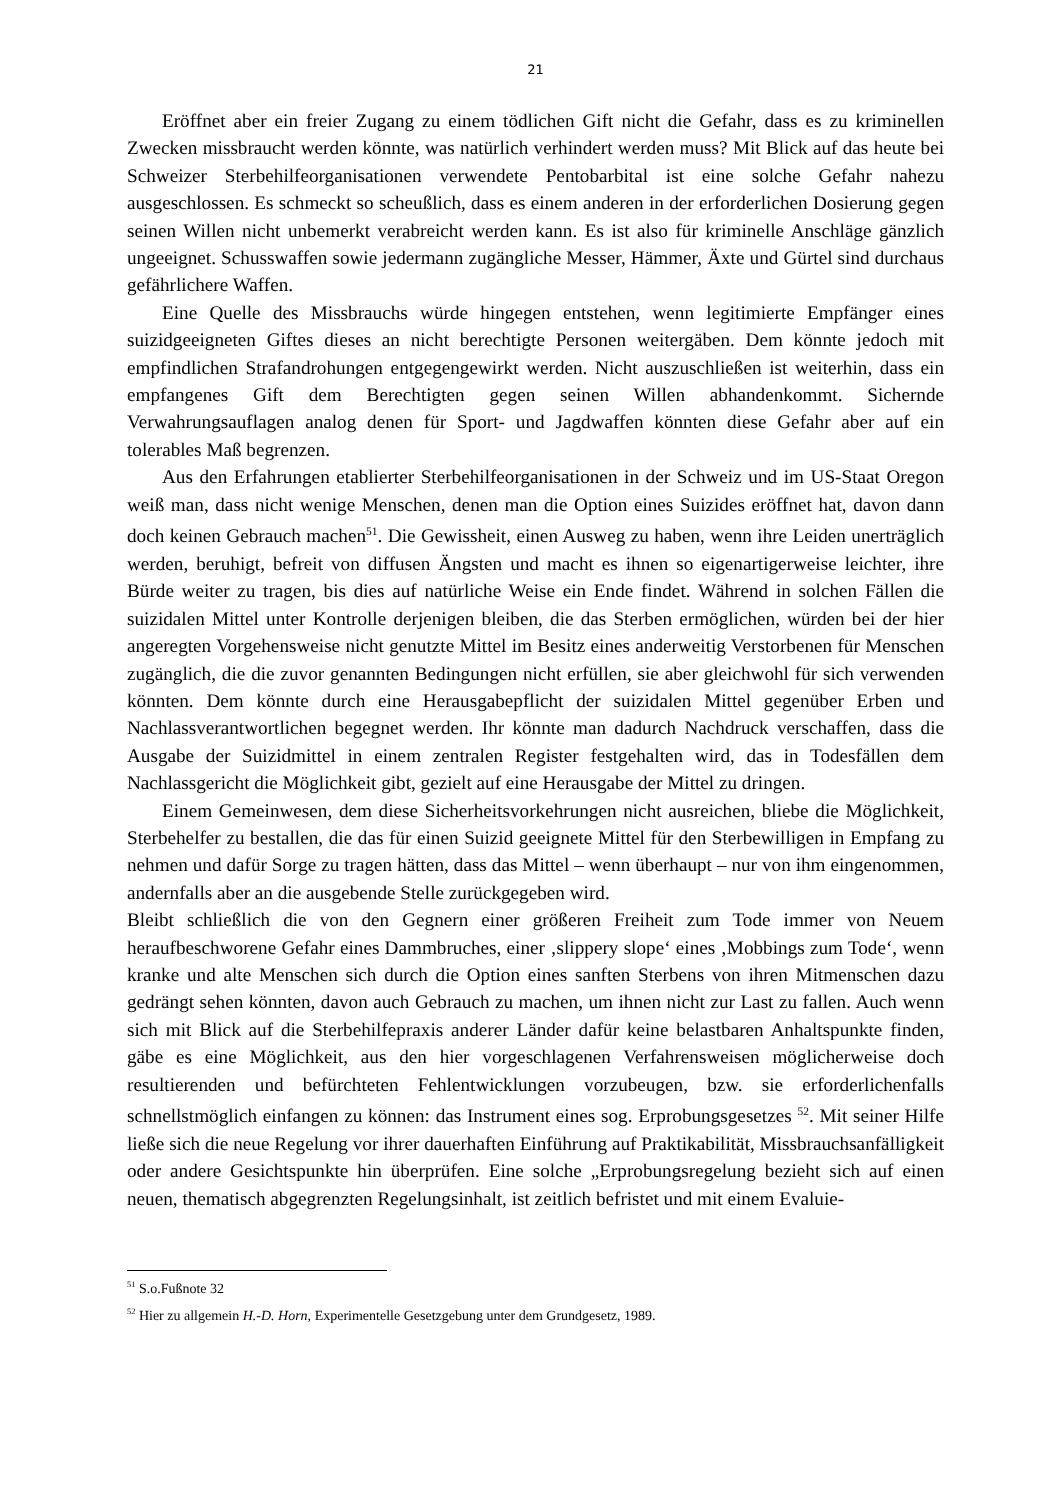21
Eröffnet aber ein freier Zugang zu einem tödlichen Gift nicht die Gefahr, dass es zu kriminellen Zwecken missbraucht werden könnte, was natürlich verhindert werden muss? Mit Blick auf das heute bei Schweizer Sterbehilfeorganisationen verwendete Pentobarbital ist eine solche Gefahr nahezu ausgeschlossen. Es schmeckt so scheußlich, dass es einem anderen in der erforderlichen Dosierung gegen seinen Willen nicht unbemerkt verabreicht werden kann. Es ist also für kriminelle Anschläge gänzlich ungeeignet. Schusswaffen sowie jedermann zugängliche Messer, Hämmer, Äxte und Gürtel sind durchaus gefährlichere Waffen.
Eine Quelle des Missbrauchs würde hingegen entstehen, wenn legitimierte Empfänger eines suizidgeeigneten Giftes dieses an nicht berechtigte Personen weitergäben. Dem könnte jedoch mit empfindlichen Strafandrohungen entgegengewirkt werden. Nicht auszuschließen ist weiterhin, dass ein empfangenes Gift dem Berechtigten gegen seinen Willen abhandenkommt. Sichernde Verwahrungsauflagen analog denen für Sport- und Jagdwaffen könnten diese Gefahr aber auf ein tolerables Maß begrenzen.
Aus den Erfahrungen etablierter Sterbehilfeorganisationen in der Schweiz und im US-Staat Oregon weiß man, dass nicht wenige Menschen, denen man die Option eines Suizides eröffnet hat, davon dann doch keinen Gebrauch machen<sup>51</sup>. Die Gewissheit, einen Ausweg zu haben, wenn ihre Leiden unerträglich werden, beruhigt, befreit von diffusen Ängsten und macht es ihnen so eigenartigerweise leichter, ihre Bürde weiter zu tragen, bis dies auf natürliche Weise ein Ende findet. Während in solchen Fällen die suizidalen Mittel unter Kontrolle derjenigen bleiben, die das Sterben ermöglichen, würden bei der hier angeregten Vorgehensweise nicht genutzte Mittel im Besitz eines anderweitig Verstorbenen für Menschen zugänglich, die die zuvor genannten Bedingungen nicht erfüllen, sie aber gleichwohl für sich verwenden könnten. Dem könnte durch eine Herausgabepflicht der suizidalen Mittel gegenüber Erben und Nachlassverantwortlichen begegnet werden. Ihr könnte man dadurch Nachdruck verschaffen, dass die Ausgabe der Suizidmittel in einem zentralen Register festgehalten wird, das in Todesfällen dem Nachlassgericht die Möglichkeit gibt, gezielt auf eine Herausgabe der Mittel zu dringen.
Einem Gemeinwesen, dem diese Sicherheitsvorkehrungen nicht ausreichen, bliebe die Möglichkeit, Sterbehelfer zu bestallen, die das für einen Suizid geeignete Mittel für den Sterbewilligen in Empfang zu nehmen und dafür Sorge zu tragen hätten, dass das Mittel – wenn überhaupt – nur von ihm eingenommen, andernfalls aber an die ausgebende Stelle zurückgegeben wird.
Bleibt schließlich die von den Gegnern einer größeren Freiheit zum Tode immer von Neuem heraufbeschworene Gefahr eines Dammbruches, einer ‚slippery slope‘ eines ‚Mobbings zum Tode‘, wenn kranke und alte Menschen sich durch die Option eines sanften Sterbens von ihren Mitmenschen dazu gedrängt sehen könnten, davon auch Gebrauch zu machen, um ihnen nicht zur Last zu fallen. Auch wenn sich mit Blick auf die Sterbehilfepraxis anderer Länder dafür keine belastbaren Anhaltspunkte finden, gäbe es eine Möglichkeit, aus den hier vorgeschlagenen Verfahrensweisen möglicherweise doch resultierenden und befürchteten Fehlentwicklungen vorzubeugen, bzw. sie erforderlichenfalls schnellstmöglich einfangen zu können: das Instrument eines sog. Erprobungsgesetzes <sup>52</sup>. Mit seiner Hilfe ließe sich die neue Regelung vor ihrer dauerhaften Einführung auf Praktikabilität, Missbrauchsanfälligkeit oder andere Gesichtspunkte hin überprüfen. Eine solche „Erprobungsregelung bezieht sich auf einen neuen, thematisch abgegrenzten Regelungsinhalt, ist zeitlich befristet und mit einem Evaluie-
<sup>51</sup> S.o.Fußnote 32
<sup>52</sup> Hier zu allgemein H.-D. Horn, Experimentelle Gesetzgebung unter dem Grundgesetz, 1989.